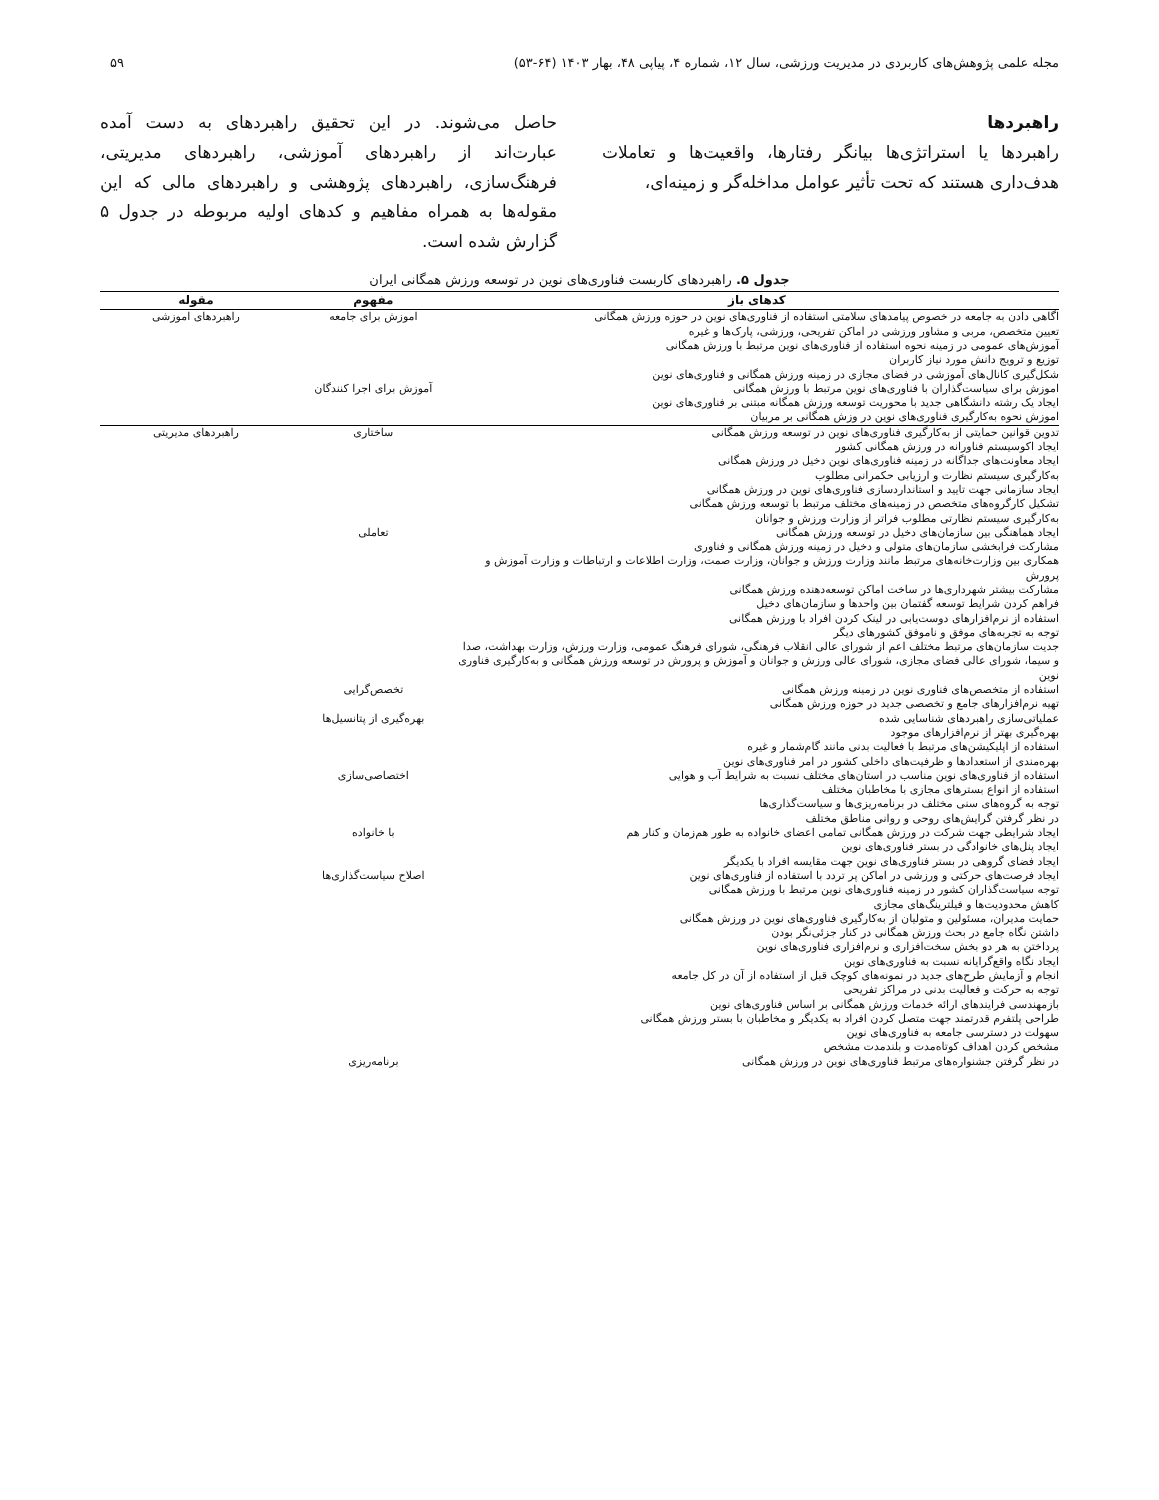مجله علمی پژوهش‌های کاربردی در مدیریت ورزشی، سال ۱۲، شماره ۴، پیاپی ۴۸، بهار ۱۴۰۳ (۶۴-۵۳) ۵۹
راهبردها
راهبردها یا استراتژی‌ها بیانگر رفتارها، واقعیت‌ها و تعاملات هدف‌داری هستند که تحت تأثیر عوامل مداخله‌گر و زمینه‌ای،
حاصل می‌شوند. در این تحقیق راهبردهای به دست آمده عبارت‌اند از راهبردهای آموزشی، راهبردهای مدیریتی، فرهنگ‌سازی، راهبردهای پژوهشی و راهبردهای مالی که این مقوله‌ها به همراه مفاهیم و کدهای اولیه مربوطه در جدول ۵ گزارش شده است.
جدول ۵. راهبردهای کاربست فناوری‌های نوین در توسعه ورزش همگانی ایران
| کدهای باز | مفهوم | مقوله |
| --- | --- | --- |
| اگاهی دادن به جامعه در خصوص پیامدهای سلامتی استفاده از فناوری‌های نوین در حوزه ورزش همگانی تعیین متخصص، مربی و مشاور ورزشی در اماکن تفریحی، ورزشی، پارک‌ها و غیره آموزش‌های عمومی در زمینه نحوه استفاده از فناوری‌های نوین مرتبط با ورزش همگانی توزیع و ترویج دانش مورد نیاز کاربران شکل‌گیری کانال‌های آموزشی در فضای مجازی در زمینه ورزش همگانی و فناوری‌های نوین | اموزش برای جامعه | راهبردهای اموزشی |
| اموزش برای سیاست‌گذاران با فناوری‌های نوین مرتبط با ورزش همگانی ایجاد یک رشته دانشگاهی جدید با محوریت توسعه ورزش همگانه مبتنی بر فناوری‌های نوین اموزش نحوه به‌کارگیری فناوری‌های نوین در وزش همگانی بر مربیان | آموزش برای اجرا کنندگان | |
| تدوین قوانین حمایتی از به‌کارگیری فناوری‌های نوین در توسعه ورزش همگانی ایجاد اکوسیستم فناورانه در ورزش همگانی کشور ایجاد معاونت‌های جداگانه در زمینه فناوری‌های نوین دخیل در ورزش همگانی به‌کارگیری سیستم نظارت و ارزیابی حکمرانی مطلوب ایجاد سازمانی جهت تایید و استانداردسازی فناوری‌های نوین در ورزش همگانی تشکیل کارگروه‌های متخصص در زمینه‌های مختلف مرتبط با توسعه ورزش همگانی به‌کارگیری سیستم نظارتی مطلوب فراتر از وزارت ورزش و جوانان | ساختاری | راهبردهای مدیریتی |
| ایجاد هماهنگی بین سازمان‌های دخیل در توسعه ورزش همگانی مشارکت فرابخشی سازمان‌های متولی و دخیل در زمینه ورزش همگانی و فناوری همکاری بین وزارت‌خانه‌های مرتبط مانند وزارت ورزش و جوانان، وزارت صمت، وزارت اطلاعات و ارتباطات و وزارت آموزش و پرورش مشارکت بیشتر شهرداری‌ها در ساخت اماکن توسعه‌دهنده ورزش همگانی فراهم کردن شرایط توسعه گفتمان بین واحدها و سازمان‌های دخیل استفاده از نرم‌افزارهای دوست‌یابی در لینک کردن افراد با ورزش همگانی توجه به تجربه‌های موفق و ناموفق کشورهای دیگر جدیت سازمان‌های مرتبط مختلف اعم از شورای عالی انقلاب فرهنگی، شورای فرهنگ عمومی، وزارت ورزش، وزارت بهداشت، صدا و سیما، شورای عالی فضای مجازی، شورای عالی ورزش و جوانان و آموزش و پرورش در توسعه ورزش همگانی و به‌کارگیری فناوری نوین | تعاملی | |
| استفاده از متخصص‌های فناوری نوین در زمینه ورزش همگانی تهیه نرم‌افزارهای جامع و تخصصی جدید در حوزه ورزش همگانی | تخصص‌گرایی | |
| عملیاتی‌سازی راهبردهای شناسایی شده بهره‌گیری بهتر از نرم‌افزارهای موجود استفاده از اپلیکیشن‌های مرتبط با فعالیت بدنی مانند گام‌شمار و غیره بهره‌مندی از استعدادها و ظرفیت‌های داخلی کشور در امر فناوری‌های نوین | بهره‌گیری از پتانسیل‌ها | |
| استفاده از فناوری‌های نوین مناسب در استان‌های مختلف نسبت به شرایط آب و هوایی استفاده از انواع بسترهای مجازی با مخاطبان مختلف توجه به گروه‌های سنی مختلف در برنامه‌ریزی‌ها و سیاست‌گذاری‌ها در نظر گرفتن گرایش‌های روحی و روانی مناطق مختلف | اختصاصی‌سازی | |
| ایجاد شرایطی جهت شرکت در ورزش همگانی تمامی اعضای خانواده به طور هم‌زمان و کنار هم ایجاد پنل‌های خانوادگی در بستر فناوری‌های نوین ایجاد فضای گروهی در بستر فناوری‌های نوین جهت مقایسه افراد با یکدیگر | با خانواده | |
| ایجاد فرصت‌های حرکتی و ورزشی در اماکن پر تردد با استفاده از فناوری‌های نوین توجه سیاست‌گذاران کشور در زمینه فناوری‌های نوین مرتبط با ورزش همگانی کاهش محدودیت‌ها و فیلترینگ‌های مجازی حمایت مدیران، مسئولین و متولیان از به‌کارگیری فناوری‌های نوین در ورزش همگانی داشتن نگاه جامع در بحث ورزش همگانی در کنار جزئی‌نگر بودن پرداختن به هر دو بخش سخت‌افزاری و نرم‌افزاری فناوری‌های نوین ایجاد نگاه واقع‌گرایانه نسبت به فناوری‌های نوین انجام و آزمایش طرح‌های جدید در نمونه‌های کوچک قبل از استفاده از آن در کل جامعه توجه به حرکت و فعالیت بدنی در مراکز تفریحی بازمهندسی فرایندهای ارائه خدمات ورزش همگانی بر اساس فناوری‌های نوین طراحی پلتفرم قدرتمند جهت متصل کردن افراد به یکدیگر و مخاطبان با بستر ورزش همگانی سهولت در دسترسی جامعه به فناوری‌های نوین مشخص کردن اهداف کوتاه‌مدت و بلندمدت مشخص | اصلاح سیاست‌گذاری‌ها | |
| در نظر گرفتن جشنواره‌های مرتبط فناوری‌های نوین در ورزش همگانی | برنامه‌ریزی | |